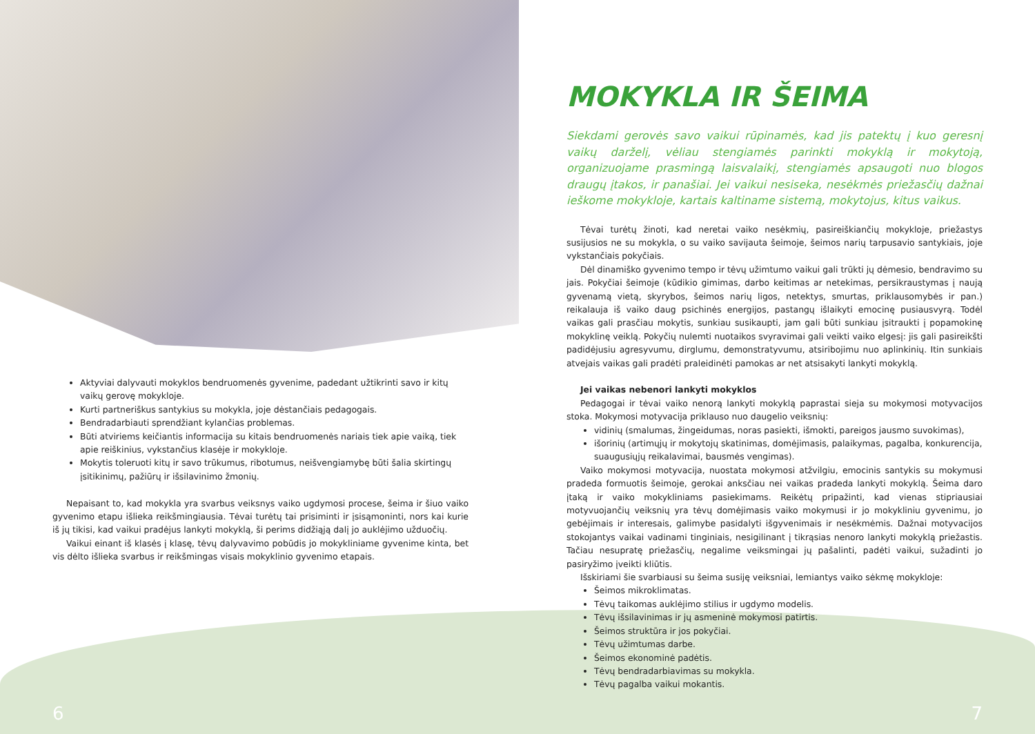Aktyviai dalyvauti mokyklos bendruomenės gyvenime, padedant užtikrinti savo ir kitų vaikų gerovę mokykloje.
Kurti partneriškus santykius su mokykla, joje dėstančiais pedagogais.
Bendradarbiauti sprendžiant kylančias problemas.
Būti atviriems keičiantis informacija su kitais bendruomenės nariais tiek apie vaiką, tiek apie reiškinius, vykstančius klasėje ir mokykloje.
Mokytis toleruoti kitų ir savo trūkumus, ribotumus, neišvengiamybę būti šalia skirtingų įsitikinimų, pažiūrų ir išsilavinimo žmonių.
Nepaisant to, kad mokykla yra svarbus veiksnys vaiko ugdymosi procese, šeima ir šiuo vaiko gyvenimo etapu išlieka reikšmingiausia. Tėvai turėtų tai prisiminti ir įsisąmoninti, nors kai kurie iš jų tikisi, kad vaikui pradėjus lankyti mokyklą, ši perims didžiąją dalį jo auklėjimo užduočių.
Vaikui einant iš klasės į klasę, tėvų dalyvavimo pobūdis jo mokykliniame gyvenime kinta, bet vis dėlto išlieka svarbus ir reikšmingas visais mokyklinio gyvenimo etapais.
MOKYKLA IR ŠEIMA
Siekdami gerovės savo vaikui rūpinamės, kad jis patektų į kuo geresnį vaikų darželį, vėliau stengiamės parinkti mokyklą ir mokytoją, organizuojame prasmingą laisvalaikį, stengiamės apsaugoti nuo blogos draugų įtakos, ir panašiai. Jei vaikui nesiseka, nesėkmės priežasčių dažnai ieškome mokykloje, kartais kaltiname sistemą, mokytojus, kitus vaikus.
Tėvai turėtų žinoti, kad neretai vaiko nesėkmių, pasireiškiančių mokykloje, priežastys susijusios ne su mokykla, o su vaiko savijauta šeimoje, šeimos narių tarpusavio santykiais, joje vykstančiais pokyčiais.
Dėl dinamiško gyvenimo tempo ir tėvų užimtumo vaikui gali trūkti jų dėmesio, bendravimo su jais. Pokyčiai šeimoje (kūdikio gimimas, darbo keitimas ar netekimas, persikraustymas į naują gyvenamą vietą, skyrybos, šeimos narių ligos, netektys, smurtas, priklausomybės ir pan.) reikalauja iš vaiko daug psichinės energijos, pastangų išlaikyti emocinę pusiausvyrą. Todėl vaikas gali prasčiau mokytis, sunkiau susikaupti, jam gali būti sunkiau įsitraukti į popamokinę mokyklinę veiklą. Pokyčių nulemti nuotaikos svyravimai gali veikti vaiko elgesį: jis gali pasireikšti padidėjusiu agresyvumu, dirglumu, demonstratyvumu, atsiribojimu nuo aplinkinių. Itin sunkiais atvejais vaikas gali pradėti praleidinėti pamokas ar net atsisakyti lankyti mokyklą.
Jei vaikas nebenori lankyti mokyklos
Pedagogai ir tėvai vaiko nenorą lankyti mokyklą paprastai sieja su mokymosi motyvacijos stoka. Mokymosi motyvacija priklauso nuo daugelio veiksnių:
vidinių (smalumas, žingeidumas, noras pasiekti, išmokti, pareigos jausmo suvokimas),
išorinių (artimųjų ir mokytojų skatinimas, domėjimasis, palaikymas, pagalba, konkurencija, suaugusiųjų reikalavimai, bausmės vengimas).
Vaiko mokymosi motyvacija, nuostata mokymosi atžvilgiu, emocinis santykis su mokymusi pradeda formuotis šeimoje, gerokai anksčiau nei vaikas pradeda lankyti mokyklą. Šeima daro įtaką ir vaiko mokykliniams pasiekimams. Reikėtų pripažinti, kad vienas stipriausiai motyvuojančių veiksnių yra tėvų domėjimasis vaiko mokymusi ir jo mokykliniu gyvenimu, jo gebėjimais ir interesais, galimybe pasidalyti išgyvenimais ir nesėkmėmis. Dažnai motyvacijos stokojantys vaikai vadinami tinginiais, nesigilinant į tikrąsias nenoro lankyti mokyklą priežastis. Tačiau nesupratę priežasčių, negalime veiksmingai jų pašalinti, padėti vaikui, sužadinti jo pasiryžimo įveikti kliūtis.
Išskiriami šie svarbiausi su šeima susiję veiksniai, lemiantys vaiko sėkmę mokykloje:
Šeimos mikroklimatas.
Tėvų taikomas auklėjimo stilius ir ugdymo modelis.
Tėvų išsilavinimas ir jų asmeninė mokymosi patirtis.
Šeimos struktūra ir jos pokyčiai.
Tėvų užimtumas darbe.
Šeimos ekonominė padėtis.
Tėvų bendradarbiavimas su mokykla.
Tėvų pagalba vaikui mokantis.
6 7